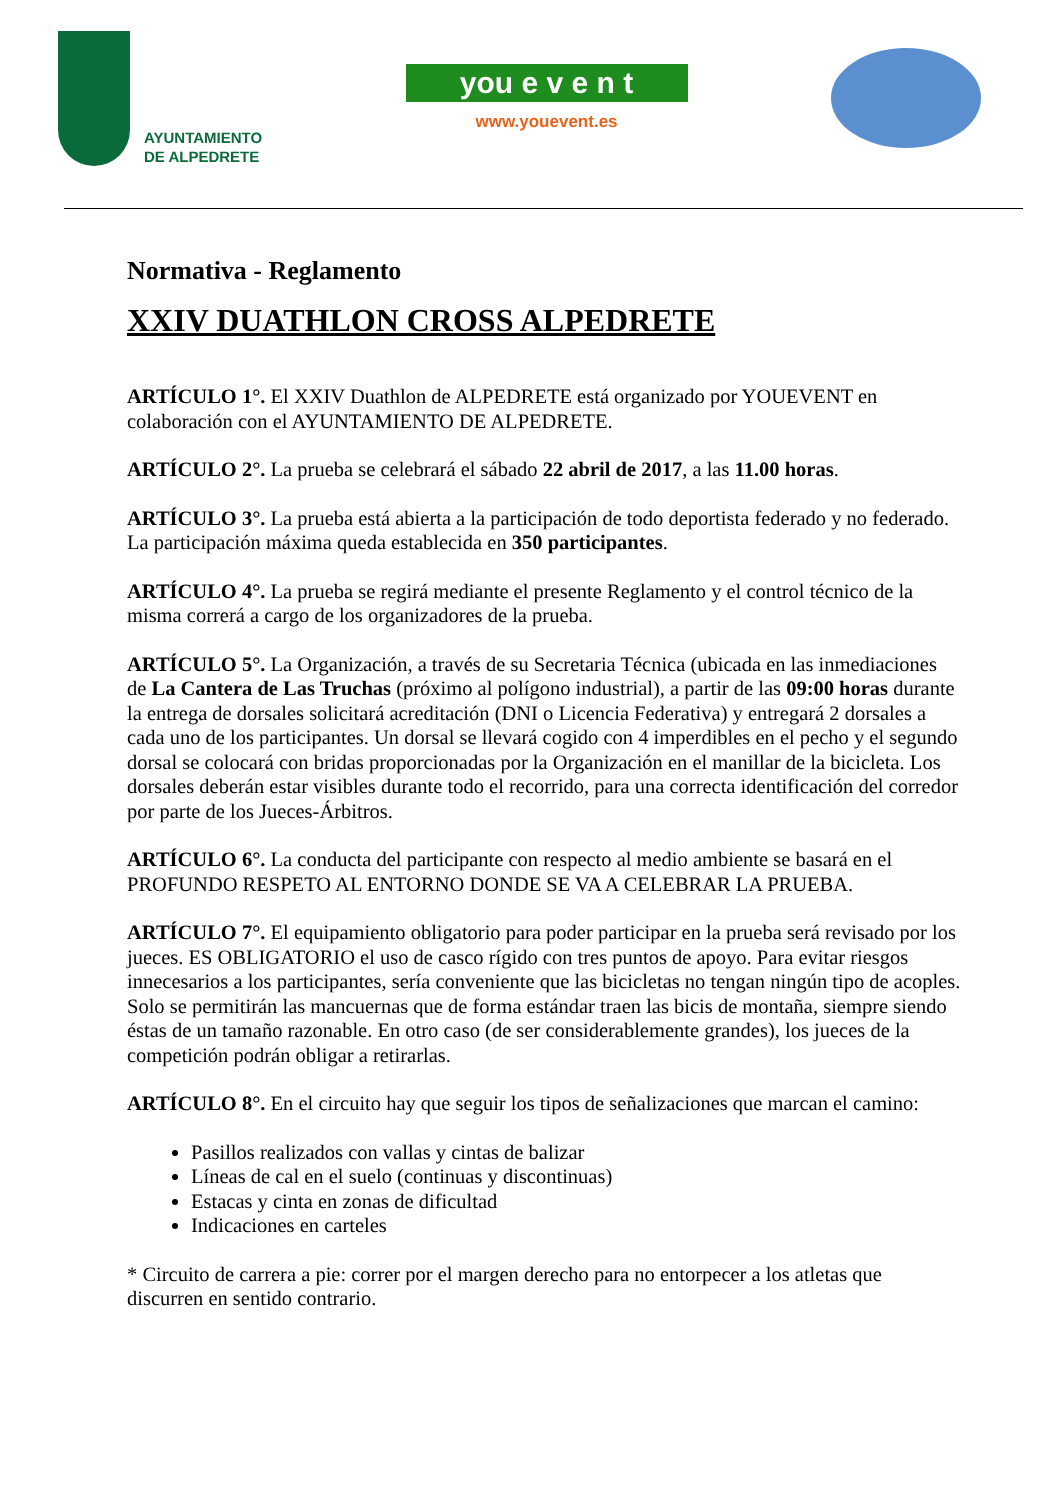AYUNTAMIENTO
DE ALPEDRETE
you e v e n t
www.youevent.es
Normativa - Reglamento
XXIV DUATHLON CROSS ALPEDRETE
ARTÍCULO 1°. El XXIV Duathlon de ALPEDRETE está organizado por YOUEVENT en colaboración con el AYUNTAMIENTO DE ALPEDRETE.
ARTÍCULO 2°. La prueba se celebrará el sábado 22 abril de 2017, a las 11.00 horas.
ARTÍCULO 3°. La prueba está abierta a la participación de todo deportista federado y no federado. La participación máxima queda establecida en 350 participantes.
ARTÍCULO 4°. La prueba se regirá mediante el presente Reglamento y el control técnico de la misma correrá a cargo de los organizadores de la prueba.
ARTÍCULO 5°. La Organización, a través de su Secretaria Técnica (ubicada en las inmediaciones de La Cantera de Las Truchas (próximo al polígono industrial), a partir de las 09:00 horas durante la entrega de dorsales solicitará acreditación (DNI o Licencia Federativa) y entregará 2 dorsales a cada uno de los participantes. Un dorsal se llevará cogido con 4 imperdibles en el pecho y el segundo dorsal se colocará con bridas proporcionadas por la Organización en el manillar de la bicicleta. Los dorsales deberán estar visibles durante todo el recorrido, para una correcta identificación del corredor por parte de los Jueces-Árbitros.
ARTÍCULO 6°. La conducta del participante con respecto al medio ambiente se basará en el PROFUNDO RESPETO AL ENTORNO DONDE SE VA A CELEBRAR LA PRUEBA.
ARTÍCULO 7°. El equipamiento obligatorio para poder participar en la prueba será revisado por los jueces. ES OBLIGATORIO el uso de casco rígido con tres puntos de apoyo. Para evitar riesgos innecesarios a los participantes, sería conveniente que las bicicletas no tengan ningún tipo de acoples. Solo se permitirán las mancuernas que de forma estándar traen las bicis de montaña, siempre siendo éstas de un tamaño razonable. En otro caso (de ser considerablemente grandes), los jueces de la competición podrán obligar a retirarlas.
ARTÍCULO 8°. En el circuito hay que seguir los tipos de señalizaciones que marcan el camino:
Pasillos realizados con vallas y cintas de balizar
Líneas de cal en el suelo (continuas y discontinuas)
Estacas y cinta en zonas de dificultad
Indicaciones en carteles
* Circuito de carrera a pie: correr por el margen derecho para no entorpecer a los atletas que discurren en sentido contrario.